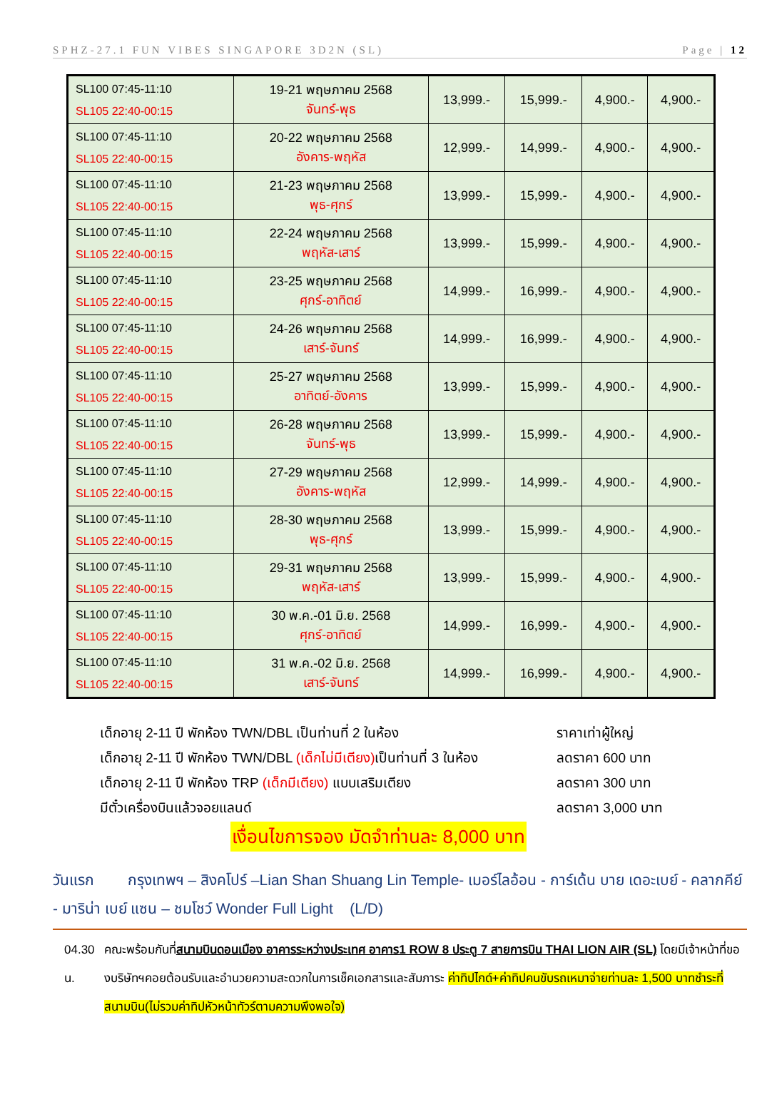SPHZ-27.1 FUN VIBES SINGAPORE 3D2N (SL) Page | 12
| SL100 07:45-11:10 SL105 22:40-00:15 | 19-21 พฤษภาคม 2568 จันทร์-พุธ | 13,999.- | 15,999.- | 4,900.- | 4,900.- |
| SL100 07:45-11:10 SL105 22:40-00:15 | 20-22 พฤษภาคม 2568 อังคาร-พฤหัส | 12,999.- | 14,999.- | 4,900.- | 4,900.- |
| SL100 07:45-11:10 SL105 22:40-00:15 | 21-23 พฤษภาคม 2568 พุธ-ศุกร์ | 13,999.- | 15,999.- | 4,900.- | 4,900.- |
| SL100 07:45-11:10 SL105 22:40-00:15 | 22-24 พฤษภาคม 2568 พฤหัส-เสาร์ | 13,999.- | 15,999.- | 4,900.- | 4,900.- |
| SL100 07:45-11:10 SL105 22:40-00:15 | 23-25 พฤษภาคม 2568 ศุกร์-อาทิตย์ | 14,999.- | 16,999.- | 4,900.- | 4,900.- |
| SL100 07:45-11:10 SL105 22:40-00:15 | 24-26 พฤษภาคม 2568 เสาร์-จันทร์ | 14,999.- | 16,999.- | 4,900.- | 4,900.- |
| SL100 07:45-11:10 SL105 22:40-00:15 | 25-27 พฤษภาคม 2568 อาทิตย์-อังคาร | 13,999.- | 15,999.- | 4,900.- | 4,900.- |
| SL100 07:45-11:10 SL105 22:40-00:15 | 26-28 พฤษภาคม 2568 จันทร์-พุธ | 13,999.- | 15,999.- | 4,900.- | 4,900.- |
| SL100 07:45-11:10 SL105 22:40-00:15 | 27-29 พฤษภาคม 2568 อังคาร-พฤหัส | 12,999.- | 14,999.- | 4,900.- | 4,900.- |
| SL100 07:45-11:10 SL105 22:40-00:15 | 28-30 พฤษภาคม 2568 พุธ-ศุกร์ | 13,999.- | 15,999.- | 4,900.- | 4,900.- |
| SL100 07:45-11:10 SL105 22:40-00:15 | 29-31 พฤษภาคม 2568 พฤหัส-เสาร์ | 13,999.- | 15,999.- | 4,900.- | 4,900.- |
| SL100 07:45-11:10 SL105 22:40-00:15 | 30 พ.ค.-01 มิ.ย. 2568 ศุกร์-อาทิตย์ | 14,999.- | 16,999.- | 4,900.- | 4,900.- |
| SL100 07:45-11:10 SL105 22:40-00:15 | 31 พ.ค.-02 มิ.ย. 2568 เสาร์-จันทร์ | 14,999.- | 16,999.- | 4,900.- | 4,900.- |
เด็กอายุ 2-11 ปี พักห้อง TWN/DBL เป็นท่านที่ 2 ในห้อง ราคาเท่าผู้ใหญ่
เด็กอายุ 2-11 ปี พักห้อง TWN/DBL (เด็กไม่มีเตียง) เป็นท่านที่ 3 ในห้อง ลดราคา 600 บาท
เด็กอายุ 2-11 ปี พักห้อง TRP (เด็กมีเตียง) แบบเสริมเตียง ลดราคา 300 บาท
มีตั๋วเครื่องบินแล้วจอยแลนด์ ลดราคา 3,000 บาท
เงื่อนไขการจอง มัดจำท่านละ 8,000 บาท
วันแรก กรุงเทพฯ – สิงคโปร์ –Lian Shan Shuang Lin Temple- เมอร์ไลอ้อน - การ์เด้น บาย เดอะเบย์ - คลากคีย์ - มาริน่า เบย์ แซน – ชมโชว์ Wonder Full Light (L/D)
04.30 น. คณะพร้อมกันที่สนามบินดอนเมือง อาคารระหว่างประเทศ อาคาร1 ROW 8 ประตู 7 สายการบิน THAI LION AIR (SL) โดยมีเจ้าหน้าที่ของบริษัทฯคอยต้อนรับและอำนวยความสะดวกในการเช็คเอกสารและสัมภาระ ค่าทิปไกด์+ค่าทิปคนขับรถเหมาจ่ายท่านละ 1,500 บาทชำระที่สนามบิน(ไม่รวมค่าทิปหัวหน้าทัวร์ตามความพึงพอใจ)